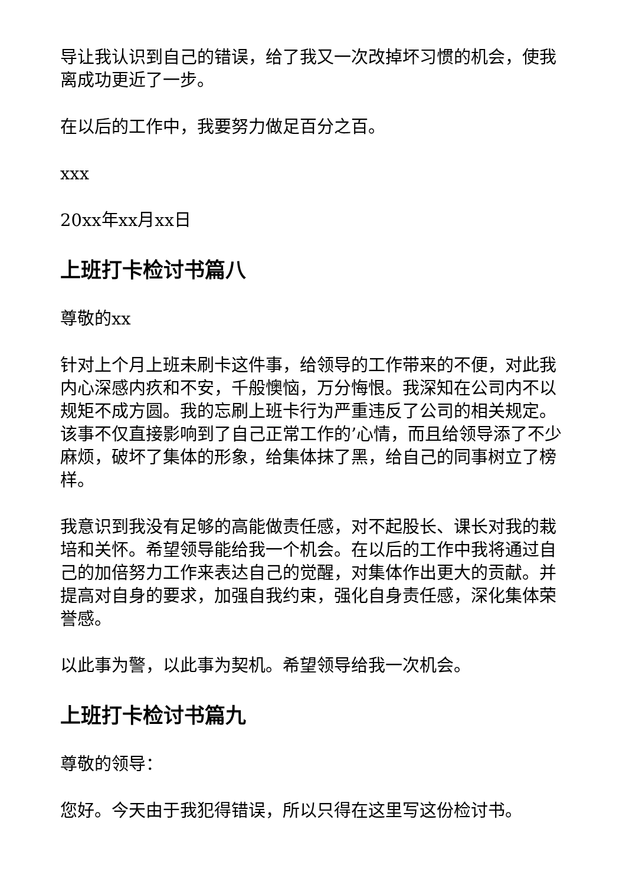导让我认识到自己的错误，给了我又一次改掉坏习惯的机会，使我离成功更近了一步。
在以后的工作中，我要努力做足百分之百。
xxx
20xx年xx月xx日
上班打卡检讨书篇八
尊敬的xx
针对上个月上班未刷卡这件事，给领导的工作带来的不便，对此我内心深感内疚和不安，千般懊恼，万分悔恨。我深知在公司内不以规矩不成方圆。我的忘刷上班卡行为严重违反了公司的相关规定。该事不仅直接影响到了自己正常工作的’心情，而且给领导添了不少麻烦，破坏了集体的形象，给集体抹了黑，给自己的同事树立了榜样。
我意识到我没有足够的高能做责任感，对不起股长、课长对我的栽培和关怀。希望领导能给我一个机会。在以后的工作中我将通过自己的加倍努力工作来表达自己的觉醒，对集体作出更大的贡献。并提高对自身的要求，加强自我约束，强化自身责任感，深化集体荣誉感。
以此事为警，以此事为契机。希望领导给我一次机会。
上班打卡检讨书篇九
尊敬的领导：
您好。今天由于我犯得错误，所以只得在这里写这份检讨书。